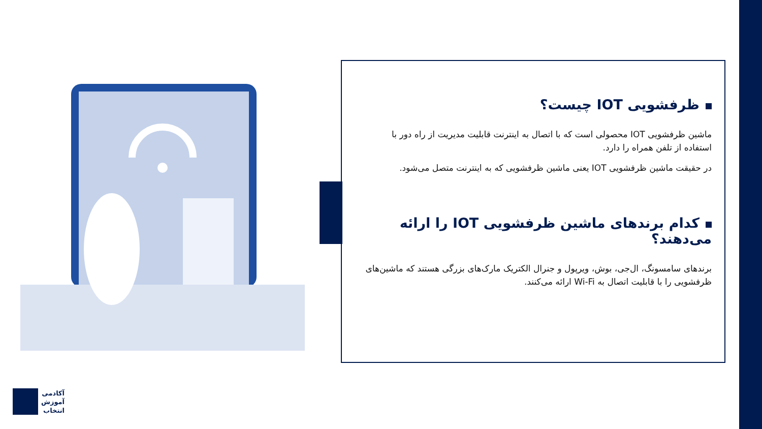ظرفشویی IOT چیست؟
ماشین ظرفشویی IOT محصولی است که با اتصال به اینترنت قابلیت مدیریت از راه دور با استفاده از تلفن همراه را دارد.
در حقیقت ماشین ظرفشویی IOT یعنی ماشین ظرفشویی که به اینترنت متصل می‌شود.
کدام برندهای ماشین ظرفشویی IOT را ارائه می‌دهند؟
برندهای سامسونگ، ال‌جی، بوش، ویرپول و جنرال الکتریک مارک‌های بزرگی هستند که ماشین‌های ظرفشویی را با قابلیت اتصال به Wi-Fi ارائه می‌کنند.
آکادمی
آموزش
انتخاب